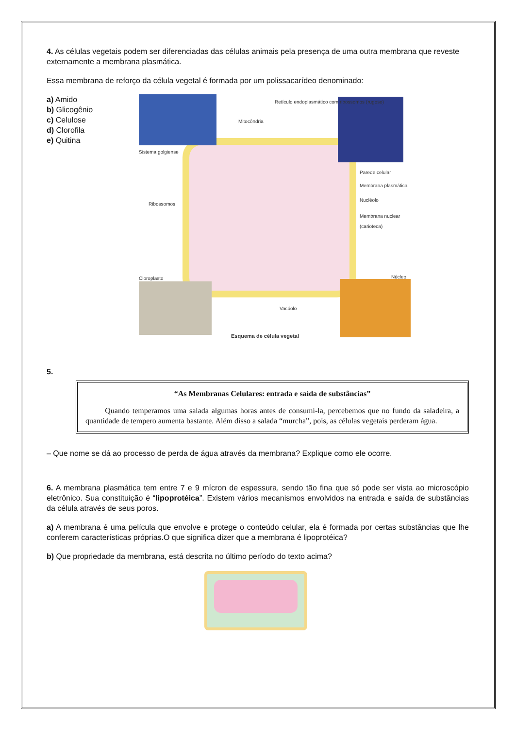4. As células vegetais podem ser diferenciadas das células animais pela presença de uma outra membrana que reveste externamente a membrana plasmática.
Essa membrana de reforço da célula vegetal é formada por um polissacarídeo denominado:
a) Amido
b) Glicogênio
c) Celulose
d) Clorofila
e) Quitina
Sistema golgiense
Retículo endoplasmático com ribossomos (rugoso)
Mitocôndria
Parede celular
Membrana plasmática
Ribossomos
Nucléolo
Membrana nuclear (carioteca)
Cloroplasto Núcleo
Vacúolo
Esquema de célula vegetal
5.
“As Membranas Celulares: entrada e saída de substâncias”
Quando temperamos uma salada algumas horas antes de consumí-la, percebemos que no fundo da saladeira, a quantidade de tempero aumenta bastante. Além disso a salada “murcha”, pois, as células vegetais perderam água.
– Que nome se dá ao processo de perda de água através da membrana? Explique como ele ocorre.
6. A membrana plasmática tem entre 7 e 9 mícron de espessura, sendo tão fina que só pode ser vista ao microscópio eletrônico. Sua constituição é “lipoprotéica”. Existem vários mecanismos envolvidos na entrada e saída de substâncias da célula através de seus poros.
a) A membrana é uma película que envolve e protege o conteúdo celular, ela é formada por certas substâncias que lhe conferem características próprias.O que significa dizer que a membrana é lipoprotéica?
b) Que propriedade da membrana, está descrita no último período do texto acima?